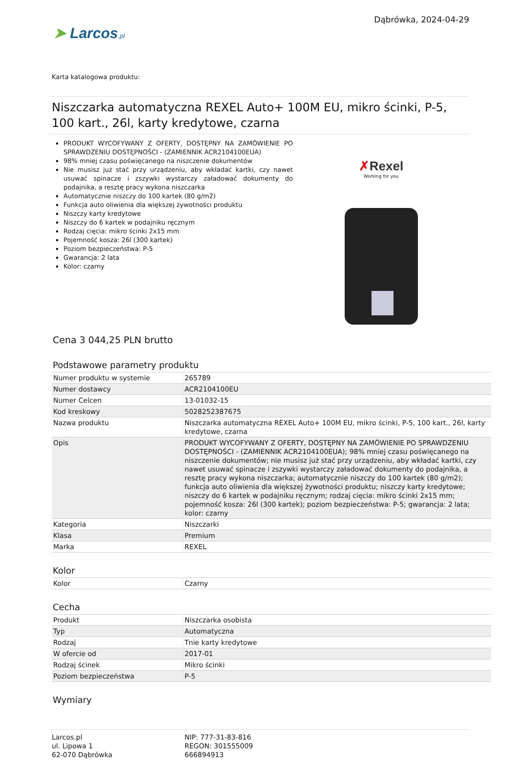➤ Larcos.pl
Dąbrówka, 2024-04-29
Karta katalogowa produktu:
Niszczarka automatyczna REXEL Auto+ 100M EU, mikro ścinki, P-5, 100 kart., 26l, karty kredytowe, czarna
PRODUKT WYCOFYWANY Z OFERTY, DOSTĘPNY NA ZAMÓWIENIE PO SPRAWDZENIU DOSTĘPNOŚCI - (ZAMIENNIK ACR2104100EUA)
98% mniej czasu poświęcanego na niszczenie dokumentów
Nie musisz już stać przy urządzeniu, aby wkładać kartki, czy nawet usuwać spinacze i zszywki wystarczy załadować dokumenty do podajnika, a resztę pracy wykona niszczarka
Automatycznie niszczy do 100 kartek (80 g/m2)
Funkcja auto oliwienia dla większej żywotności produktu
Niszczy karty kredytowe
Niszczy do 6 kartek w podajniku ręcznym
Rodzaj cięcia: mikro ścinki 2x15 mm
Pojemność kosza: 26l (300 kartek)
Poziom bezpieczeństwa: P-5
Gwarancja: 2 lata
Kolor: czarny
✗Rexel
Working for you
Cena 3 044,25 PLN brutto
Podstawowe parametry produktu
| Numer produktu w systemie | 265789 |
| Numer dostawcy | ACR2104100EU |
| Numer Celcen | 13-01032-15 |
| Kod kreskowy | 5028252387675 |
| Nazwa produktu | Niszczarka automatyczna REXEL Auto+ 100M EU, mikro ścinki, P-5, 100 kart., 26l, karty kredytowe, czarna |
| Opis | PRODUKT WYCOFYWANY Z OFERTY, DOSTĘPNY NA ZAMÓWIENIE PO SPRAWDZENIU DOSTĘPNOŚCI - (ZAMIENNIK ACR2104100EUA); 98% mniej czasu poświęcanego na niszczenie dokumentów; nie musisz już stać przy urządzeniu, aby wkładać kartki, czy nawet usuwać spinacze i zszywki wystarczy załadować dokumenty do podajnika, a resztę pracy wykona niszczarka; automatycznie niszczy do 100 kartek (80 g/m2); funkcja auto oliwienia dla większej żywotności produktu; niszczy karty kredytowe; niszczy do 6 kartek w podajniku ręcznym; rodzaj cięcia: mikro ścinki 2x15 mm; pojemność kosza: 26l (300 kartek); poziom bezpieczeństwa: P-5; gwarancja: 2 lata; kolor: czarny |
| Kategoria | Niszczarki |
| Klasa | Premium |
| Marka | REXEL |
Kolor
| Kolor | Czarny |
Cecha
| Produkt | Niszczarka osobista |
| Typ | Automatyczna |
| Rodzaj | Tnie karty kredytowe |
| W ofercie od | 2017-01 |
| Rodzaj ścinek | Mikro ścinki |
| Poziom bezpieczeństwa | P-5 |
Wymiary
Larcos.pl
ul. Lipowa 1
62-070 Dąbrówka
NIP: 777-31-83-816
REGON: 301555009
666894913